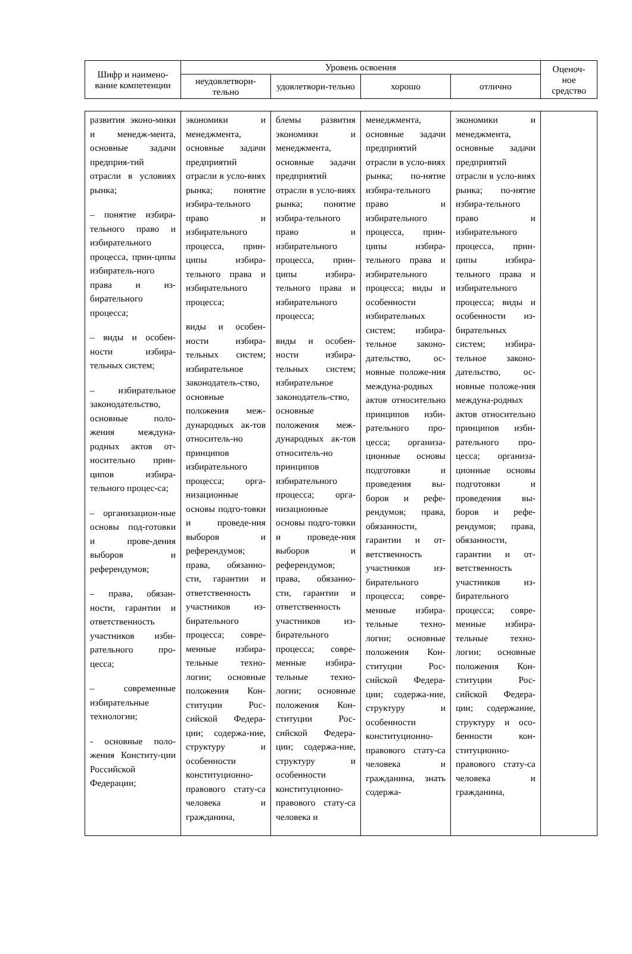| Шифр и наимено-вание компетенции | Уровень освоения | | | | Оценоч-ное средство |
| --- | --- | --- | --- | --- | --- |
| | неудовлетвори-тельно | удовлетвори-тельно | хорошо | отлично | |
| развития эконо-мики и менедж-мента, основные задачи предприя-тий отрасли в условиях рынка; – понятие избира-тельного право и избирательного процесса, прин-ципы избиратель-ного права и из-бирательного процесса; – виды и особен-ности избира-тельных систем; – избирательное законодательство, основные поло-жения междуна-родных актов от-носительно прин-ципов избира-тельного процес-са; – организацион-ные основы под-готовки и прове-дения выборов и референдумов; – права, обязан-ности, гарантии и ответственность участников изби-рательного про-цесса; – современные избирательные технологии; - основные поло-жения Конститу-ции Российской Федерации; | экономики и менеджмента, основные задачи предприятий отрасли в усло-виях рынка; понятие избира-тельного право и избирательного процесса, прин-ципы избира-тельного права и избирательного процесса; виды и особен-ности избира-тельных систем; избирательное законодатель-ство, основные положения меж-дународных ак-тов относитель-но принципов избирательного процесса; орга-низационные основы подго-товки и проведе-ния выборов и референдумов; права, обязанно-сти, гарантии и ответственность участников из-бирательного процесса; совре-менные избира-тельные техно-логии; основные положения Кон-ституции Рос-сийской Федера-ции; содержа-ние, структуру и особенности конституционно-правового стату-са человека и гражданина, | блемы развития экономики и менеджмента, основные задачи предприятий отрасли в усло-виях рынка; понятие избира-тельного право и избирательного процесса, прин-ципы избира-тельного права и избирательного процесса; виды и особен-ности избира-тельных систем; избирательное законодатель-ство, основные положения меж-дународных ак-тов относитель-но принципов избирательного процесса; орга-низационные основы подго-товки и проведе-ния выборов и референдумов; права, обязанно-сти, гарантии и ответственность участников из-бирательного процесса; совре-менные избира-тельные техно-логии; основные положения Кон-ституции Рос-сийской Федера-ции; содержа-ние, структуру и особенности конституционно-правового стату-са человека и | менеджмента, основные задачи предприятий отрасли в усло-виях рынка; по-нятие избира-тельного право и избирательного процесса, прин-ципы избира-тельного права и избирательного процесса; виды и особенности избирательных систем; избира-тельное законо-дательство, ос-новные положе-ния междуна-родных актов относительно принципов изби-рательного про-цесса; организа-ционные основы подготовки и проведения вы-боров и рефе-рендумов; права, обязанности, гарантии и от-ветственность участников из-бирательного процесса; совре-менные избира-тельные техно-логии; основные положения Кон-ституции Рос-сийской Федера-ции; содержа-ние, структуру и особенности конституционно-правового стату-са человека и гражданина, знать содержа- | экономики и менеджмента, основные задачи предприятий отрасли в усло-виях рынка; по-нятие избира-тельного право и избирательного процесса, прин-ципы избира-тельного права и избирательного процесса; виды и особенности из-бирательных систем; избира-тельное законо-дательство, ос-новные положе-ния междуна-родных актов относительно принципов изби-рательного про-цесса; организа-ционные основы подготовки и проведения вы-боров и рефе-рендумов; права, обязанности, гарантии и от-ветственность участников из-бирательного процесса; совре-менные избира-тельные техно-логии; основные положения Кон-ституции Рос-сийской Федера-ции; содержание, структуру и осо-бенности кон-ституционно-правового стату-са человека и гражданина, | |